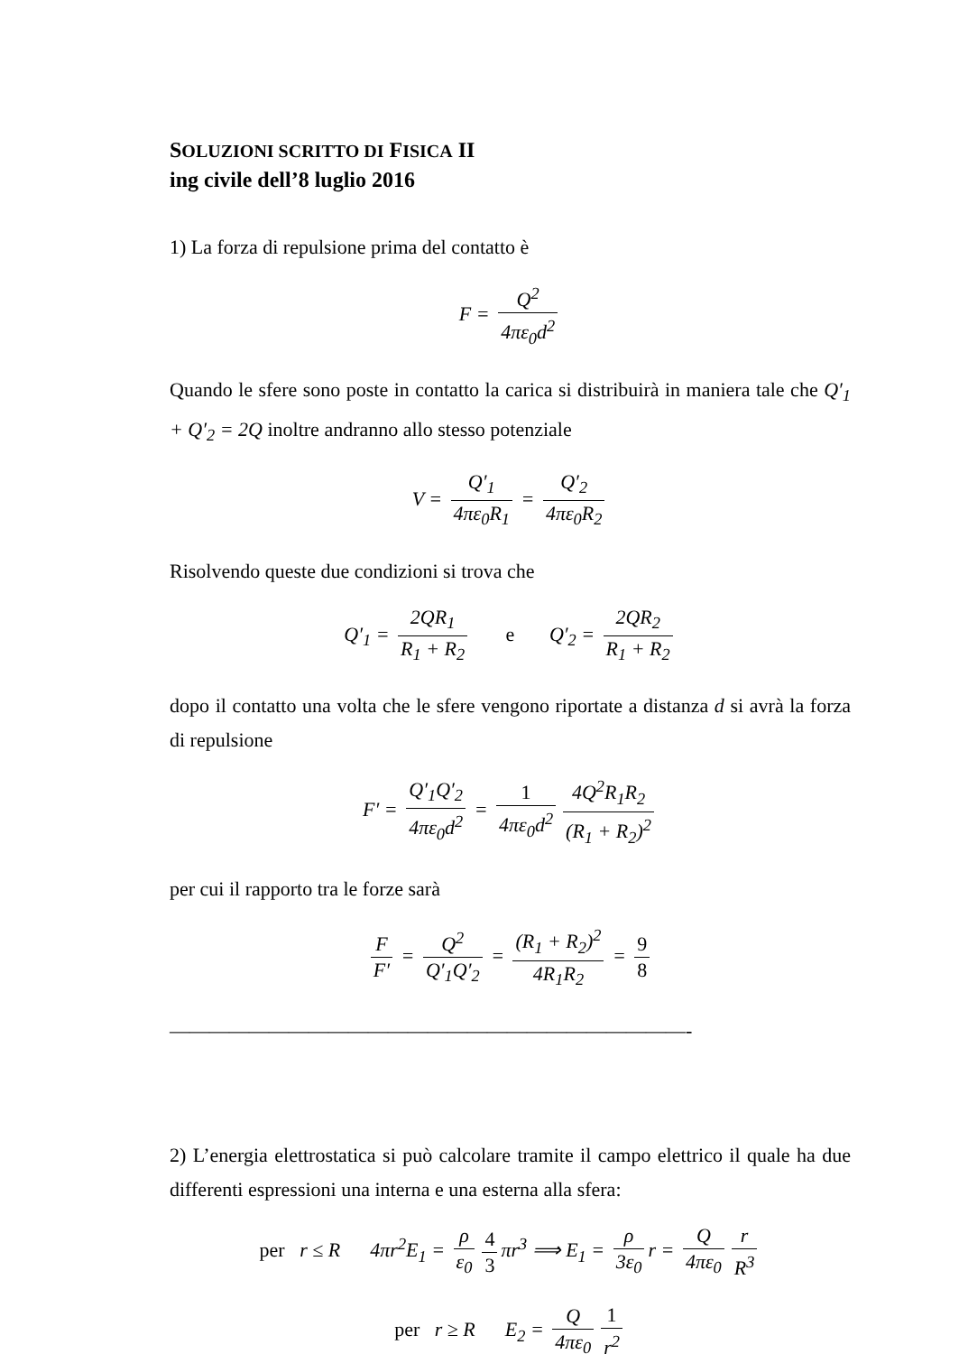SOLUZIONI SCRITTO DI FISICA II
ing civile dell’8 luglio 2016
1) La forza di repulsione prima del contatto è
F = Q<sup>2</sup> 4πε<sub>0</sub>d<sup>2</sup>
Quando le sfere sono poste in contatto la carica si distribuirà in maniera tale che Q′<sub>1</sub> + Q′<sub>2</sub> = 2Q inoltre andranno allo stesso potenziale
V = Q′<sub>1</sub> 4πε<sub>0</sub>R<sub>1</sub> = Q′<sub>2</sub> 4πε<sub>0</sub>R<sub>2</sub>
Risolvendo queste due condizioni si trova che
Q′<sub>1</sub> = 2QR<sub>1</sub> R<sub>1</sub> + R<sub>2</sub> e Q′<sub>2</sub> = 2QR<sub>2</sub> R<sub>1</sub> + R<sub>2</sub>
dopo il contatto una volta che le sfere vengono riportate a distanza d si avrà la forza di repulsione
F′ = Q′<sub>1</sub>Q′<sub>2</sub> 4πε<sub>0</sub>d<sup>2</sup> = 1 4πε<sub>0</sub>d<sup>2</sup> 4Q<sup>2</sup>R<sub>1</sub>R<sub>2</sub> (R<sub>1</sub> + R<sub>2</sub>)<sup>2</sup>
per cui il rapporto tra le forze sarà
F F′ = Q<sup>2</sup> Q′<sub>1</sub>Q′<sub>2</sub> = (R<sub>1</sub> + R<sub>2</sub>)<sup>2</sup> 4R<sub>1</sub>R<sub>2</sub> = 9 8
——————————————————————————-
2) L’energia elettrostatica si può calcolare tramite il campo elettrico il quale ha due differenti espressioni una interna e una esterna alla sfera:
per r ≤ R 4πr<sup>2</sup>E<sub>1</sub> = ρ ε<sub>0</sub> 4 3 πr<sup>3</sup> ⟹ E<sub>1</sub> = ρ 3ε<sub>0</sub> r = Q 4πε<sub>0</sub> r R<sup>3</sup>
per r ≥ R E<sub>2</sub> = Q 4πε<sub>0</sub> 1 r<sup>2</sup>